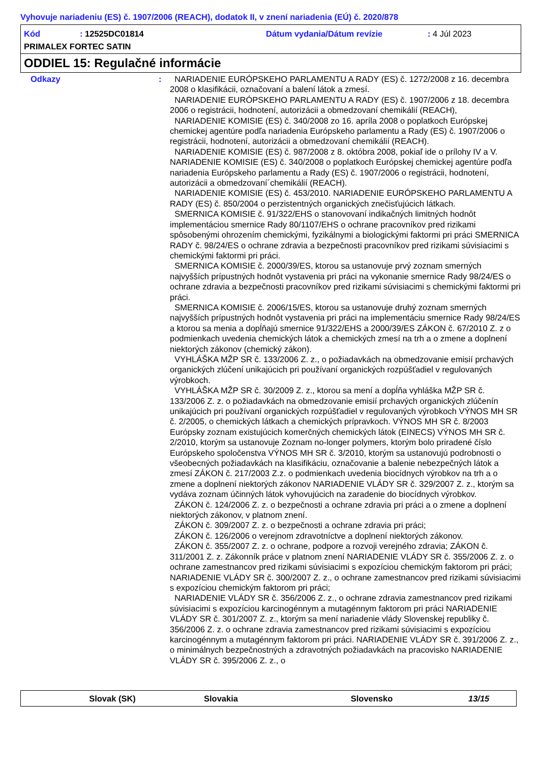Vyhovuje nariadeniu (ES) č. 1907/2006 (REACH), dodatok II, v znení nariadenia (EÚ) č. 2020/878
Kód: 12525DC01814 Dátum vydania/Dátum revízie: 4 Júl 2023
PRIMALEX FORTEC SATIN
ODDIEL 15: Regulačné informácie
Odkazy : NARIADENIE EURÓPSKEHO PARLAMENTU A RADY (ES) č. 1272/2008 z 16. decembra 2008 o klasifikácii, označovaní a balení látok a zmesí.
NARIADENIE EURÓPSKEHO PARLAMENTU A RADY (ES) č. 1907/2006 z 18. decembra 2006 o registrácii, hodnotení, autorizácii a obmedzovaní chemikálií (REACH),
NARIADENIE KOMISIE (ES) č. 340/2008 zo 16. apríla 2008 o poplatkoch Európskej chemickej agentúre podľa nariadenia Európskeho parlamentu a Rady (ES) č. 1907/2006 o registrácii, hodnotení, autorizácii a obmedzovaní chemikálií (REACH).
NARIADENIE KOMISIE (ES) č. 987/2008 z 8. októbra 2008, pokiaľ ide o prílohy IV a V. NARIADENIE KOMISIE (ES) č. 340/2008 o poplatkoch Európskej chemickej agentúre podľa nariadenia Európskeho parlamentu a Rady (ES) č. 1907/2006 o registrácii, hodnotení, autorizácii a obmedzovaní´chemikálií (REACH).
NARIADENIE KOMISIE (ES) č. 453/2010. NARIADENIE EURÓPSKEHO PARLAMENTU A RADY (ES) č. 850/2004 o perzistentných organických znečisťujúcich látkach.
SMERNICA KOMISIE č. 91/322/EHS o stanovovaní indikačných limitných hodnôt implementáciou smernice Rady 80/1107/EHS o ochrane pracovníkov pred rizikami spôsobenými ohrozením chemickými, fyzikálnymi a biologickými faktormi pri práci SMERNICA RADY č. 98/24/ES o ochrane zdravia a bezpečnosti pracovníkov pred rizikami súvisiacimi s chemickými faktormi pri práci.
SMERNICA KOMISIE č. 2000/39/ES, ktorou sa ustanovuje prvý zoznam smerných najvyšších prípustných hodnôt vystavenia pri práci na vykonanie smernice Rady 98/24/ES o ochrane zdravia a bezpečnosti pracovníkov pred rizikami súvisiacimi s chemickými faktormi pri práci.
SMERNICA KOMISIE č. 2006/15/ES, ktorou sa ustanovuje druhý zoznam smerných najvyšších prípustných hodnôt vystavenia pri práci na implementáciu smernice Rady 98/24/ES a ktorou sa menia a dopĺňajú smernice 91/322/EHS a 2000/39/ES ZÁKON č. 67/2010 Z. z o podmienkach uvedenia chemických látok a chemických zmesí na trh a o zmene a doplnení niektorých zákonov (chemický zákon).
VYHLÁŠKA MŽP SR č. 133/2006 Z. z., o požiadavkách na obmedzovanie emisií prchavých organických zlúčení unikajúcich pri používaní organických rozpúšťadiel v regulovaných výrobkoch.
VYHLÁŠKA MŽP SR č. 30/2009 Z. z., ktorou sa mení a dopĺňa vyhláška MŽP SR č. 133/2006 Z. z. o požiadavkách na obmedzovanie emisií prchavých organických zlúčenín unikajúcich pri používaní organických rozpúšťadiel v regulovaných výrobkoch VÝNOS MH SR č. 2/2005, o chemických látkach a chemických prípravkoch. VÝNOS MH SR č. 8/2003 Európsky zoznam existujúcich komerčných chemických látok (EINECS) VÝNOS MH SR č. 2/2010, ktorým sa ustanovuje Zoznam no-longer polymers, ktorým bolo priradené číslo Európskeho spoločenstva VÝNOS MH SR č. 3/2010, ktorým sa ustanovujú podrobnosti o všeobecných požiadavkách na klasifikáciu, označovanie a balenie nebezpečných látok a zmesí ZÁKON č. 217/2003 Z.z. o podmienkach uvedenia biocídnych výrobkov na trh a o zmene a doplnení niektorých zákonov NARIADENIE VLÁDY SR č. 329/2007 Z. z., ktorým sa vydáva zoznam účinných látok vyhovujúcich na zaradenie do biocídnych výrobkov.
ZÁKON č. 124/2006 Z. z. o bezpečnosti a ochrane zdravia pri práci a o zmene a doplnení niektorých zákonov, v platnom znení.
ZÁKON č. 309/2007 Z. z. o bezpečnosti a ochrane zdravia pri práci;
ZÁKON č. 126/2006 o verejnom zdravotníctve a doplnení niektorých zákonov.
ZÁKON č. 355/2007 Z. z. o ochrane, podpore a rozvoji verejného zdravia; ZÁKON č. 311/2001 Z. z. Zákonník práce v platnom znení NARIADENIE VLÁDY SR č. 355/2006 Z. z. o ochrane zamestnancov pred rizikami súvisiacimi s expozíciou chemickým faktorom pri práci; NARIADENIE VLÁDY SR č. 300/2007 Z. z., o ochrane zamestnancov pred rizikami súvisiacimi s expozíciou chemickým faktorom pri práci;
NARIADENIE VLÁDY SR č. 356/2006 Z. z., o ochrane zdravia zamestnancov pred rizikami súvisiacimi s expozíciou karcinogénnym a mutagénnym faktorom pri práci NARIADENIE VLÁDY SR č. 301/2007 Z. z., ktorým sa mení nariadenie vlády Slovenskej republiky č. 356/2006 Z. z. o ochrane zdravia zamestnancov pred rizikami súvisiacimi s expozíciou karcinogénnym a mutagénnym faktorom pri práci. NARIADENIE VLÁDY SR č. 391/2006 Z. z., o minimálnych bezpečnostných a zdravotných požiadavkách na pracovisko NARIADENIE VLÁDY SR č. 395/2006 Z. z., o
Slovak (SK) Slovakia Slovensko 13/15